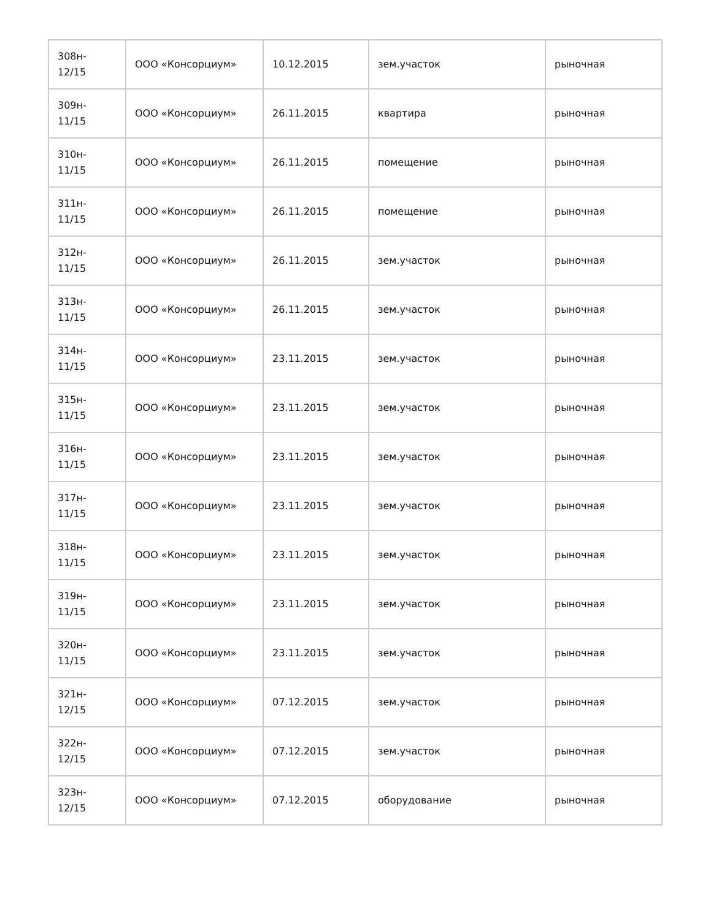| 308н- 12/15 | ООО «Консорциум» | 10.12.2015 | зем.участок | рыночная |
| 309н- 11/15 | ООО «Консорциум» | 26.11.2015 | квартира | рыночная |
| 310н- 11/15 | ООО «Консорциум» | 26.11.2015 | помещение | рыночная |
| 311н- 11/15 | ООО «Консорциум» | 26.11.2015 | помещение | рыночная |
| 312н- 11/15 | ООО «Консорциум» | 26.11.2015 | зем.участок | рыночная |
| 313н- 11/15 | ООО «Консорциум» | 26.11.2015 | зем.участок | рыночная |
| 314н- 11/15 | ООО «Консорциум» | 23.11.2015 | зем.участок | рыночная |
| 315н- 11/15 | ООО «Консорциум» | 23.11.2015 | зем.участок | рыночная |
| 316н- 11/15 | ООО «Консорциум» | 23.11.2015 | зем.участок | рыночная |
| 317н- 11/15 | ООО «Консорциум» | 23.11.2015 | зем.участок | рыночная |
| 318н- 11/15 | ООО «Консорциум» | 23.11.2015 | зем.участок | рыночная |
| 319н- 11/15 | ООО «Консорциум» | 23.11.2015 | зем.участок | рыночная |
| 320н- 11/15 | ООО «Консорциум» | 23.11.2015 | зем.участок | рыночная |
| 321н- 12/15 | ООО «Консорциум» | 07.12.2015 | зем.участок | рыночная |
| 322н- 12/15 | ООО «Консорциум» | 07.12.2015 | зем.участок | рыночная |
| 323н- 12/15 | ООО «Консорциум» | 07.12.2015 | оборудование | рыночная |